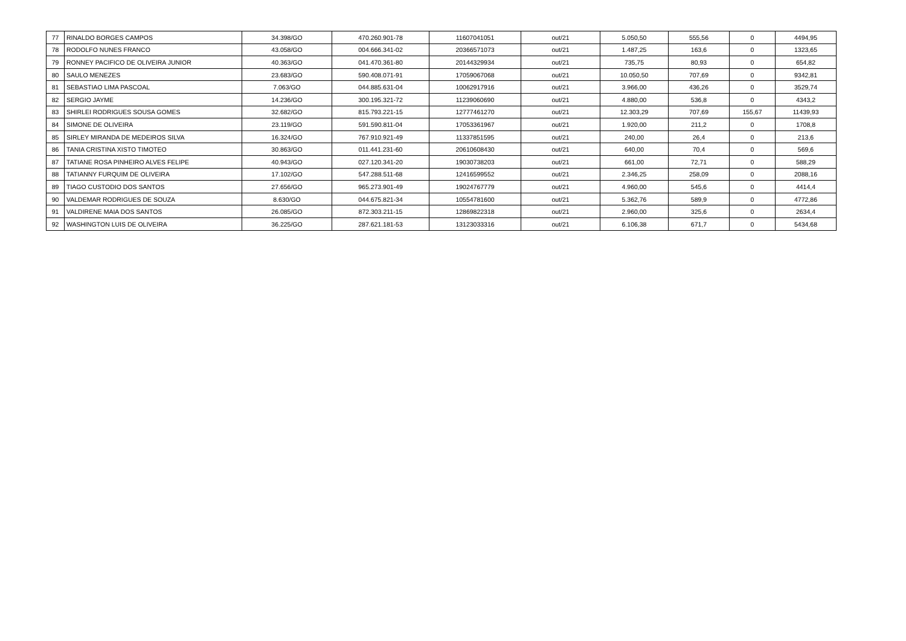| 77 | RINALDO BORGES CAMPOS | 34.398/GO | 470.260.901-78 | 11607041051 | out/21 | 5.050,50 | 555,56 | 0 | 4494,95 |
| 78 | RODOLFO NUNES FRANCO | 43.058/GO | 004.666.341-02 | 20366571073 | out/21 | 1.487,25 | 163,6 | 0 | 1323,65 |
| 79 | RONNEY PACIFICO DE OLIVEIRA JUNIOR | 40.363/GO | 041.470.361-80 | 20144329934 | out/21 | 735,75 | 80,93 | 0 | 654,82 |
| 80 | SAULO MENEZES | 23.683/GO | 590.408.071-91 | 17059067068 | out/21 | 10.050,50 | 707,69 | 0 | 9342,81 |
| 81 | SEBASTIAO LIMA PASCOAL | 7.063/GO | 044.885.631-04 | 10062917916 | out/21 | 3.966,00 | 436,26 | 0 | 3529,74 |
| 82 | SERGIO JAYME | 14.236/GO | 300.195.321-72 | 11239060690 | out/21 | 4.880,00 | 536,8 | 0 | 4343,2 |
| 83 | SHIRLEI RODRIGUES SOUSA GOMES | 32.682/GO | 815.793.221-15 | 12777461270 | out/21 | 12.303,29 | 707,69 | 155,67 | 11439,93 |
| 84 | SIMONE DE OLIVEIRA | 23.119/GO | 591.590.811-04 | 17053361967 | out/21 | 1.920,00 | 211,2 | 0 | 1708,8 |
| 85 | SIRLEY MIRANDA DE MEDEIROS SILVA | 16.324/GO | 767.910.921-49 | 11337851595 | out/21 | 240,00 | 26,4 | 0 | 213,6 |
| 86 | TANIA CRISTINA XISTO TIMOTEO | 30.863/GO | 011.441.231-60 | 20610608430 | out/21 | 640,00 | 70,4 | 0 | 569,6 |
| 87 | TATIANE ROSA PINHEIRO ALVES FELIPE | 40.943/GO | 027.120.341-20 | 19030738203 | out/21 | 661,00 | 72,71 | 0 | 588,29 |
| 88 | TATIANNY FURQUIM DE OLIVEIRA | 17.102/GO | 547.288.511-68 | 12416599552 | out/21 | 2.346,25 | 258,09 | 0 | 2088,16 |
| 89 | TIAGO CUSTODIO DOS SANTOS | 27.656/GO | 965.273.901-49 | 19024767779 | out/21 | 4.960,00 | 545,6 | 0 | 4414,4 |
| 90 | VALDEMAR RODRIGUES DE SOUZA | 8.630/GO | 044.675.821-34 | 10554781600 | out/21 | 5.362,76 | 589,9 | 0 | 4772,86 |
| 91 | VALDIRENE MAIA DOS SANTOS | 26.085/GO | 872.303.211-15 | 12869822318 | out/21 | 2.960,00 | 325,6 | 0 | 2634,4 |
| 92 | WASHINGTON LUIS DE OLIVEIRA | 36.225/GO | 287.621.181-53 | 13123033316 | out/21 | 6.106,38 | 671,7 | 0 | 5434,68 |